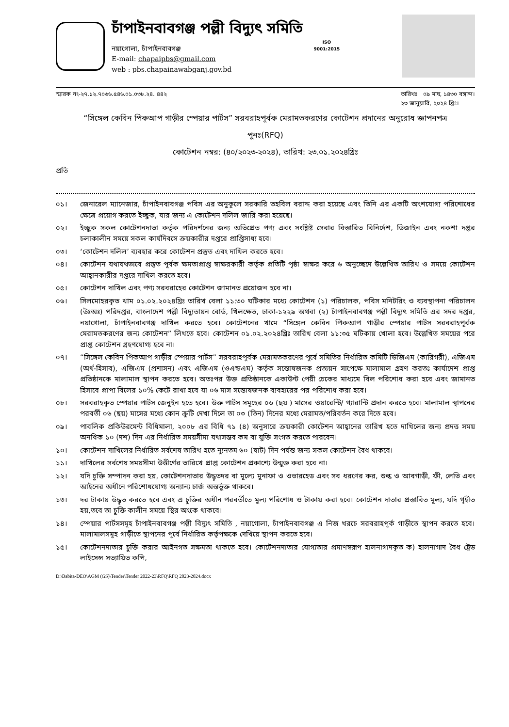চাঁপাইনবাবগঞ্জ পল্লী বিদ্যুৎ সমিতি
নয়াগোলা, চাঁপাইনবাবগঞ্জ
E-mail: chapaipbs@gmail.com
web : pbs.chapainawabganj.gov.bd
ISO
9001:2015
স্মারক নং-২৭.১২.৭০৬৬.৫৪৬.০১.০৩৮.২৪. ৪৪২
তারিখঃ ০৯ মাঘ, ১৪৩০ বঙ্গাব্দ।
২৩ জানুয়ারি, ২০২৪ খ্রিঃ।
“সিঙ্গেল কেবিন পিকআপ গাড়ীর স্পেয়ার পার্টস” সরবরাহপূর্বক মেরামতকরণের কোটেশন প্রদানের অনুরোধ জ্ঞাপনপত্র
পুনঃ(RFQ)
কোটেশন নম্বর: (৪০/২০২৩-২০২৪), তারিখ: ২৩.০১.২০২৪খ্রিঃ
প্রতি
০১। জেনারেল ম্যানেজার, চাঁপাইনবাবগঞ্জ পবিস এর অনুকূলে সরকারি তহবিল বরাদ্দ করা হয়েছে এবং তিনি এর একটি অংশযোগ্য পরিশোধের ক্ষেত্রে প্রয়োগ করতে ইচ্ছুক, যার জন্য এ কোটেশন দলিল জারি করা হয়েছে।
০২। ইচ্ছুক সকল কোটেশনদাতা কর্তৃক পরিদর্শনের জন্য অভিপ্রেত পণ্য এবং সংশ্লিষ্ট সেবার বিস্তারিত বিনির্দেশ, ডিজাইন এবং নকশা দপ্তর চলাকালীন সময়ে সকল কার্যদিবসে ক্রয়কারীর দপ্তরে প্রাপ্তিসাধ্য হবে।
০৩। ‘কোটেশন দলিল’ ব্যবহার করে কোটেশন প্রস্তুত এবং দাখিল করতে হবে।
০৪। কোটেশন যথাযথভাবে প্রস্তুত পূর্বক ক্ষমতাপ্রাপ্ত স্বাক্ষরকারী কর্তৃক প্রতিটি পৃষ্ঠা স্বাক্ষর করে ৬ অনুচ্ছেদে উল্লেখিত তারিখ ও সময়ে কোটেশন আহ্বানকারীর দপ্তরে দাখিল করতে হবে।
০৫। কোটেশন দাখিল এবং পণ্য সরবরাহের কোটেশন জামানত প্রয়োজন হবে না।
০৬। সিলমোহরকৃত খাম ০১.০২.২০২৪খ্রিঃ তারিখ বেলা ১১:৩০ ঘটিকার মধ্যে কোটেশন (১) পরিচালক, পবিস মনিটরিং ও ব্যবস্থাপনা পরিচালন (উঃঅঃ) পরিদপ্তর, বাংলাদেশ পল্লী বিদ্যুতায়ন বোর্ড, খিলক্ষেত, ঢাকা-১২২৯ অথবা (২) চাঁপাইনবাবগঞ্জ পল্লী বিদ্যুৎ সমিতি এর সদর দপ্তর, নয়াগোলা, চাঁপাইনবাবগঞ্জ দাখিল করতে হবে। কোটেশনের খামে “সিঙ্গেল কেবিন পিকআপ গাড়ীর স্পেয়ার পার্টস সরবরাহপূর্বক মেরামতকরণের জন্য কোটেশন” লিখতে হবে। কোটেশন ০১.০২.২০২৪খ্রিঃ তারিখ বেলা ১১:৩৫ ঘটিকায় খোলা হবে। উল্লেখিত সময়ের পরে প্রাপ্ত কোটেশন গ্রহণযোগ্য হবে না।
০৭। “সিঙ্গেল কেবিন পিকআপ গাড়ীর স্পেয়ার পার্টস” সরবরাহপূর্বক মেরামতকরণের পূর্বে সমিতির নির্ধারিত কমিটি ডিজিএম (কারিগরী), এজিএম (অর্থ-হিসাব), এজিএম (প্রশাসন) এবং এজিএম (ওএন্ডএম) কর্তৃক সন্তোষজনক প্রত্যয়ন সাপেক্ষে মালামাল গ্রহণ করতঃ কার্যাদেশ প্রাপ্ত প্রতিষ্ঠানকে মালামাল স্থাপন করতে হবে। অতঃপর উক্ত প্রতিষ্ঠানকে একাউন্ট পেয়ী চেকের মাধ্যমে বিল পরিশোধ করা হবে এবং জামানত হিসাবে প্রাপ্য বিলের ১০% কেটে রাখা হবে যা ০৬ মাস সন্তোষজনক ব্যবহারের পর পরিশোধ করা হবে।
০৮। সরবরাহকৃত স্পেয়ার পার্টস জেনুইন হতে হবে। উক্ত পার্টস সমূহের ০৬ (ছয় ) মাসের ওয়ারেন্টি/ গ্যারান্টি প্রদান করতে হবে। মালামাল স্থাপনের পরবর্তী ০৬ (ছয়) মাসের মধ্যে কোন ক্রুটি দেখা দিলে তা ০৩ (তিন) দিনের মধ্যে মেরামত/পরিবর্তন করে দিতে হবে।
০৯। পাবলিক প্রকিউরমেন্ট বিধিমালা, ২০০৮ এর বিধি ৭১ (৪) অনুসারে ক্রয়কারী কোটেশন আহ্বানের তারিখ হতে দাখিলের জন্য প্রদত্ত সময় অনধিক ১০ (দশ) দিন এর নির্ধারিত সময়সীমা যথাসম্ভব কম বা যুক্তি সংগত করতে পারবেন।
১০। কোটেশন দাখিলের নির্ধারিত সর্বশেষ তারিখ হতে ন্যুনতম ৬০ (ষাট) দিন পর্যন্ত জন্য সকল কোটেশন বৈধ থাকবে।
১১। দাখিলের সর্বশেষ সময়সীমা উত্তীর্ণের তারিখে প্রাপ্ত কোটেশন প্রকাশ্যে উন্মুক্ত করা হবে না।
১২। যদি চুক্তি সম্পাদন করা হয়, কোটেশনদাতার উদ্ধৃতদর বা মূল্যে মুনাফা ও ওভারহেড এবং সব ধরণের কর, শুল্ক ও আবগাড়ী, ফী, লেভি এবং আইনের অধীনে পরিশোধযোগ্য অন্যান্য চার্জ অন্তর্ভুক্ত থাকবে।
১৩। দর টাকায় উদ্ধৃত করতে হবে এবং এ চুক্তির অধীন পরবর্তীতে মুল্য পরিশোধ ও টাকায় করা হবে। কোটেশন দাতার প্রস্তাবিত মূল্য, যদি গৃহীত হয়,তবে তা চুক্তি কালীন সময়ে স্থির অংকে থাকবে।
১৪। স্পেয়ার পার্টসসমূহ চাঁপাইনবাবগঞ্জ পল্লী বিদ্যুৎ সমিতি , নয়াগোলা, চাঁপাইনবাবগঞ্জ এ নিজ খরচে সরবরাহপূর্ক গাড়ীতে স্থাপন করতে হবে। মালামালসমূহ গাড়ীতে স্থাপনের পূর্বে নির্ধারিত কর্তৃপক্ষকে দেখিয়ে স্থাপন করতে হবে।
১৫। কোটেশনদাতার চুক্তি করার আইনগত সক্ষমতা থাকতে হবে। কোটেশনদাতার যোগ্যতার প্রমাণস্বরূপ হালনাগাদকৃত ক) হালনাগাদ বৈধ ট্রেড লাইসেন্স সত্যায়িত কপি,
D:\Babita-DEO\AGM (GS)\Tender\Tender 2022-23\RFQ\RFQ 2023-2024.docx